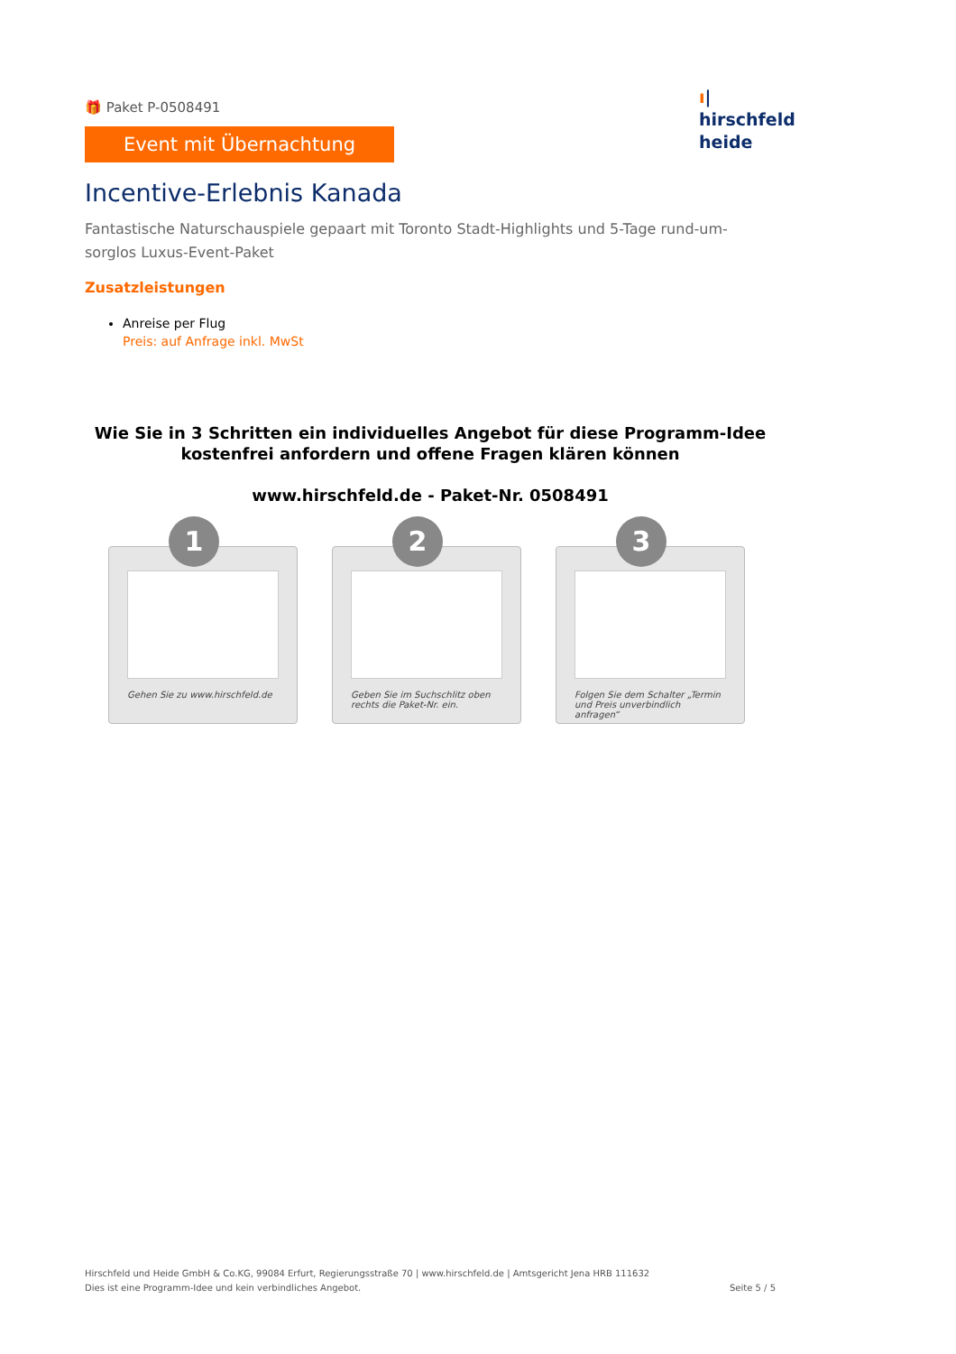🎁 Paket P-0508491
Event mit Übernachtung
Incentive-Erlebnis Kanada
Fantastische Naturschauspiele gepaart mit Toronto Stadt-Highlights und 5-Tage rund-um-sorglos Luxus-Event-Paket
Zusatzleistungen
Anreise per Flug
Preis: auf Anfrage inkl. MwSt
Wie Sie in 3 Schritten ein individuelles Angebot für diese Programm-Idee kostenfrei anfordern und offene Fragen klären können
www.hirschfeld.de - Paket-Nr. 0508491
1
Gehen Sie zu www.hirschfeld.de
2
Geben Sie im Suchschlitz oben rechts die Paket-Nr. ein.
3
Folgen Sie dem Schalter „Termin und Preis unverbindlich anfragen“
ı|
hirschfeld
heide
Hirschfeld und Heide GmbH & Co.KG, 99084 Erfurt, Regierungsstraße 70 | www.hirschfeld.de | Amtsgericht Jena HRB 111632
Dies ist eine Programm-Idee und kein verbindliches Angebot.
Seite 5 / 5